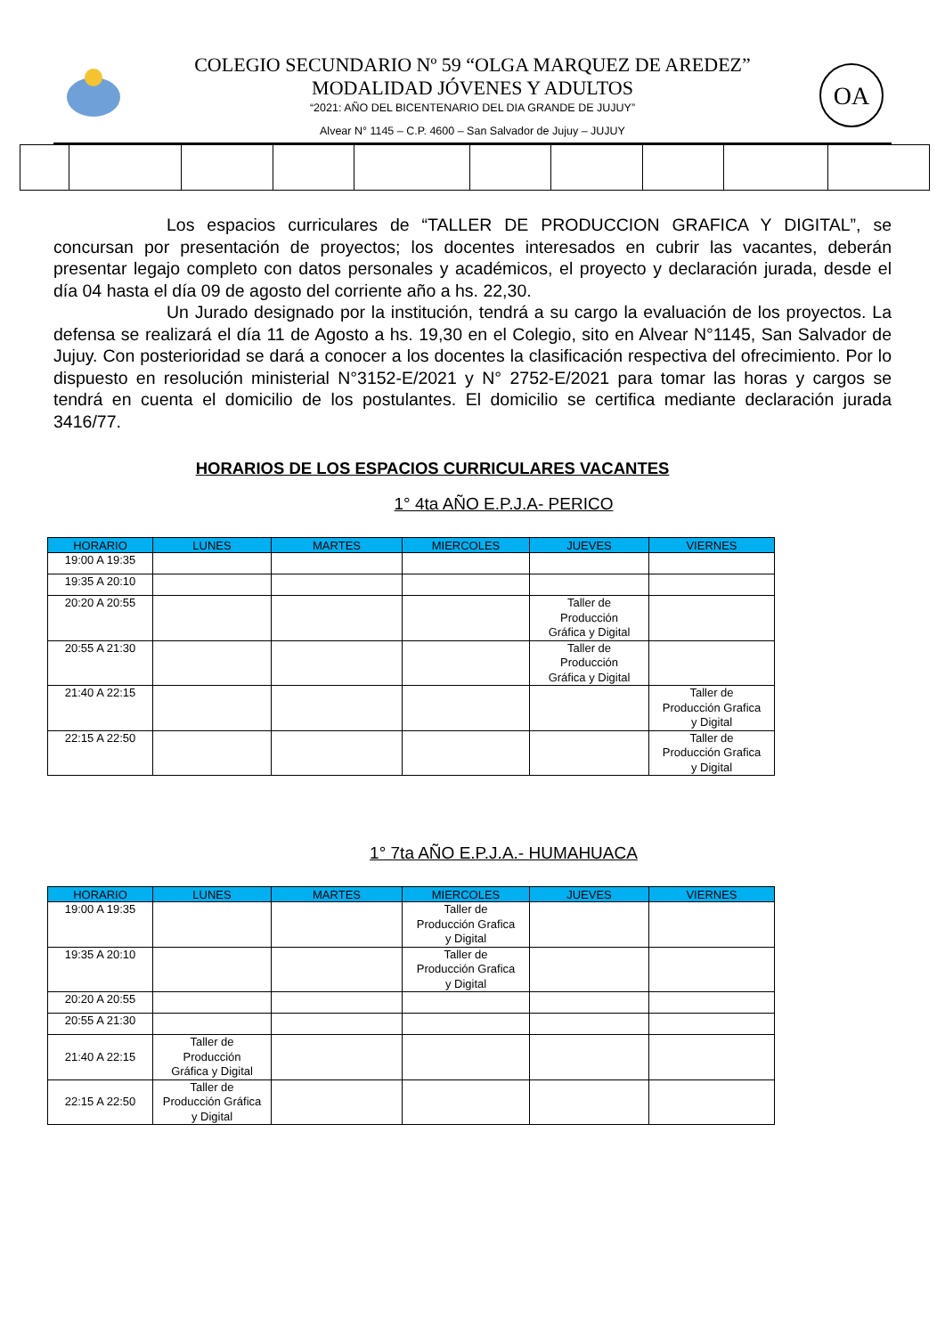COLEGIO SECUNDARIO Nº 59 “OLGA MARQUEZ DE AREDEZ”
MODALIDAD JÓVENES Y ADULTOS
“2021: AÑO DEL BICENTENARIO DEL DIA GRANDE DE JUJUY”
Alvear N° 1145 – C.P. 4600 – San Salvador de Jujuy – JUJUY
OA
Los espacios curriculares de “TALLER DE PRODUCCION GRAFICA Y DIGITAL”, se concursan por presentación de proyectos; los docentes interesados en cubrir las vacantes, deberán presentar legajo completo con datos personales y académicos, el proyecto y declaración jurada, desde el día 04 hasta el día 09 de agosto del corriente año a hs. 22,30.
Un Jurado designado por la institución, tendrá a su cargo la evaluación de los proyectos. La defensa se realizará el día 11 de Agosto a hs. 19,30 en el Colegio, sito en Alvear N°1145, San Salvador de Jujuy. Con posterioridad se dará a conocer a los docentes la clasificación respectiva del ofrecimiento. Por lo dispuesto en resolución ministerial N°3152-E/2021 y N° 2752-E/2021 para tomar las horas y cargos se tendrá en cuenta el domicilio de los postulantes. El domicilio se certifica mediante declaración jurada 3416/77.
HORARIOS DE LOS ESPACIOS CURRICULARES VACANTES
1° 4ta AÑO E.P.J.A- PERICO
| HORARIO | LUNES | MARTES | MIERCOLES | JUEVES | VIERNES |
| --- | --- | --- | --- | --- | --- |
| 19:00 A 19:35 | | | | | |
| 19:35 A 20:10 | | | | | |
| 20:20 A 20:55 | | | | Taller de Producción Gráfica y Digital | |
| 20:55 A 21:30 | | | | Taller de Producción Gráfica y Digital | |
| 21:40 A 22:15 | | | | | Taller de Producción Grafica y Digital |
| 22:15 A 22:50 | | | | | Taller de Producción Grafica y Digital |
1° 7ta AÑO E.P.J.A.- HUMAHUACA
| HORARIO | LUNES | MARTES | MIERCOLES | JUEVES | VIERNES |
| --- | --- | --- | --- | --- | --- |
| 19:00 A 19:35 | | | Taller de Producción Grafica y Digital | | |
| 19:35 A 20:10 | | | Taller de Producción Grafica y Digital | | |
| 20:20 A 20:55 | | | | | |
| 20:55 A 21:30 | | | | | |
| 21:40 A 22:15 | Taller de Producción Gráfica y Digital | | | | |
| 22:15 A 22:50 | Taller de Producción Gráfica y Digital | | | | |